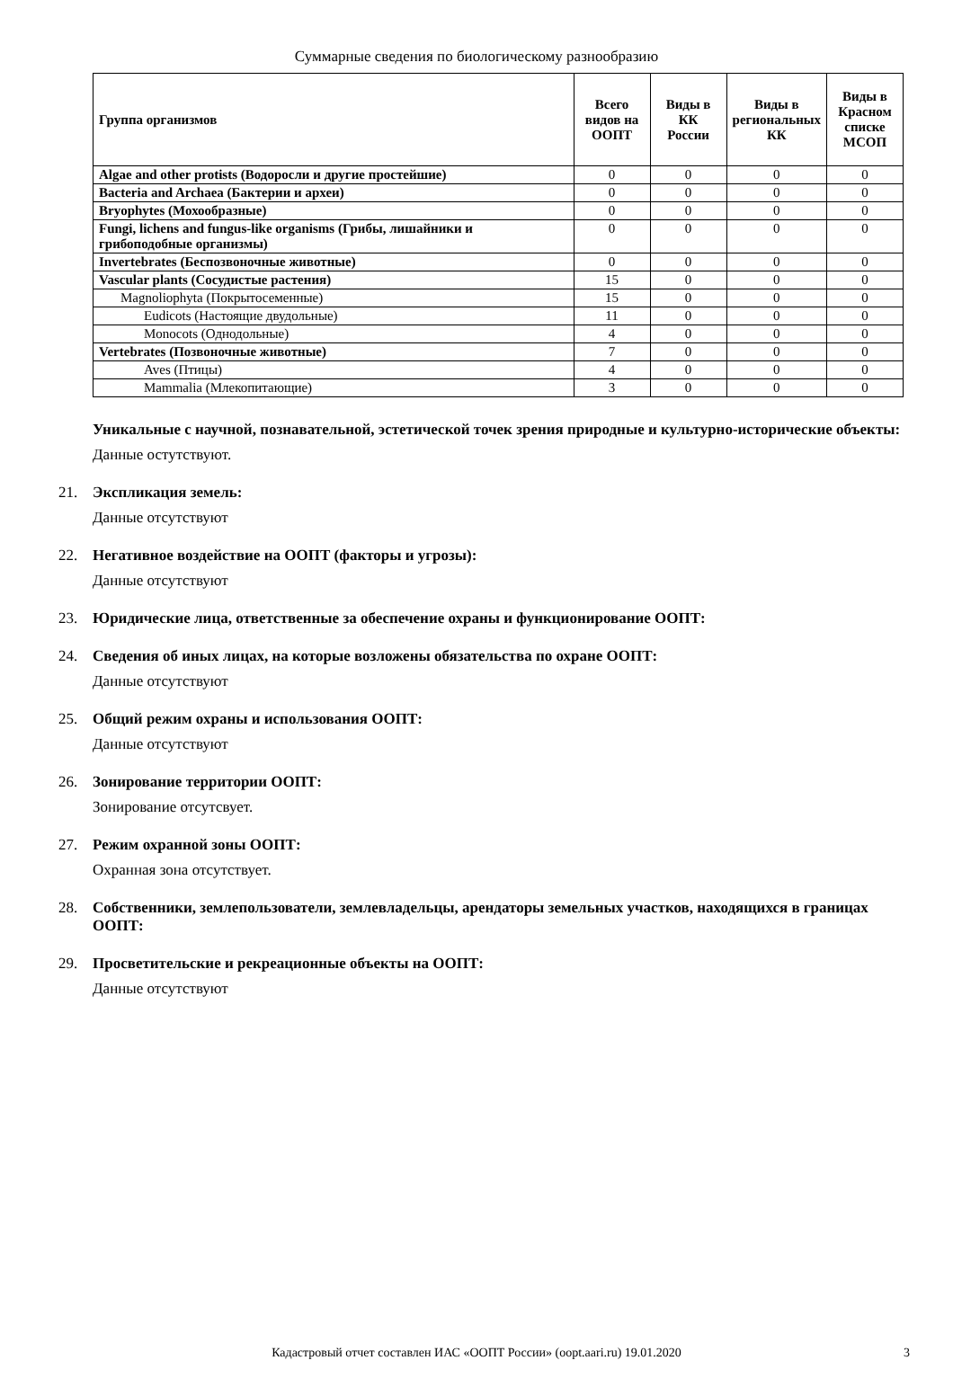Суммарные сведения по биологическому разнообразию
| Группа организмов | Всего видов на ООПТ | Виды в КК России | Виды в региональных КК | Виды в Красном списке МСОП |
| --- | --- | --- | --- | --- |
| Algae and other protists (Водоросли и другие простейшие) | 0 | 0 | 0 | 0 |
| Bacteria and Archaea (Бактерии и археи) | 0 | 0 | 0 | 0 |
| Bryophytes (Мохообразные) | 0 | 0 | 0 | 0 |
| Fungi, lichens and fungus-like organisms (Грибы, лишайники и грибоподобные организмы) | 0 | 0 | 0 | 0 |
| Invertebrates (Беспозвоночные животные) | 0 | 0 | 0 | 0 |
| Vascular plants (Сосудистые растения) | 15 | 0 | 0 | 0 |
| Magnoliophyta (Покрытосеменные) | 15 | 0 | 0 | 0 |
| Eudicots (Настоящие двудольные) | 11 | 0 | 0 | 0 |
| Monocots (Однодольные) | 4 | 0 | 0 | 0 |
| Vertebrates (Позвоночные животные) | 7 | 0 | 0 | 0 |
| Aves (Птицы) | 4 | 0 | 0 | 0 |
| Mammalia (Млекопитающие) | 3 | 0 | 0 | 0 |
Уникальные с научной, познавательной, эстетической точек зрения природные и культурно-исторические объекты:
Данные остутствуют.
21. Экспликация земель:
Данные отсутствуют
22. Негативное воздействие на ООПТ (факторы и угрозы):
Данные отсутствуют
23. Юридические лица, ответственные за обеспечение охраны и функционирование ООПТ:
24. Сведения об иных лицах, на которые возложены обязательства по охране ООПТ:
Данные отсутствуют
25. Общий режим охраны и использования ООПТ:
Данные отсутствуют
26. Зонирование территории ООПТ:
Зонирование отсутсвует.
27. Режим охранной зоны ООПТ:
Охранная зона отсутствует.
28. Собственники, землепользователи, землевладельцы, арендаторы земельных участков, находящихся в границах ООПТ:
29. Просветительские и рекреационные объекты на ООПТ:
Данные отсутствуют
Кадастровый отчет составлен ИАС «ООПТ России» (oopt.aari.ru) 19.01.2020 3